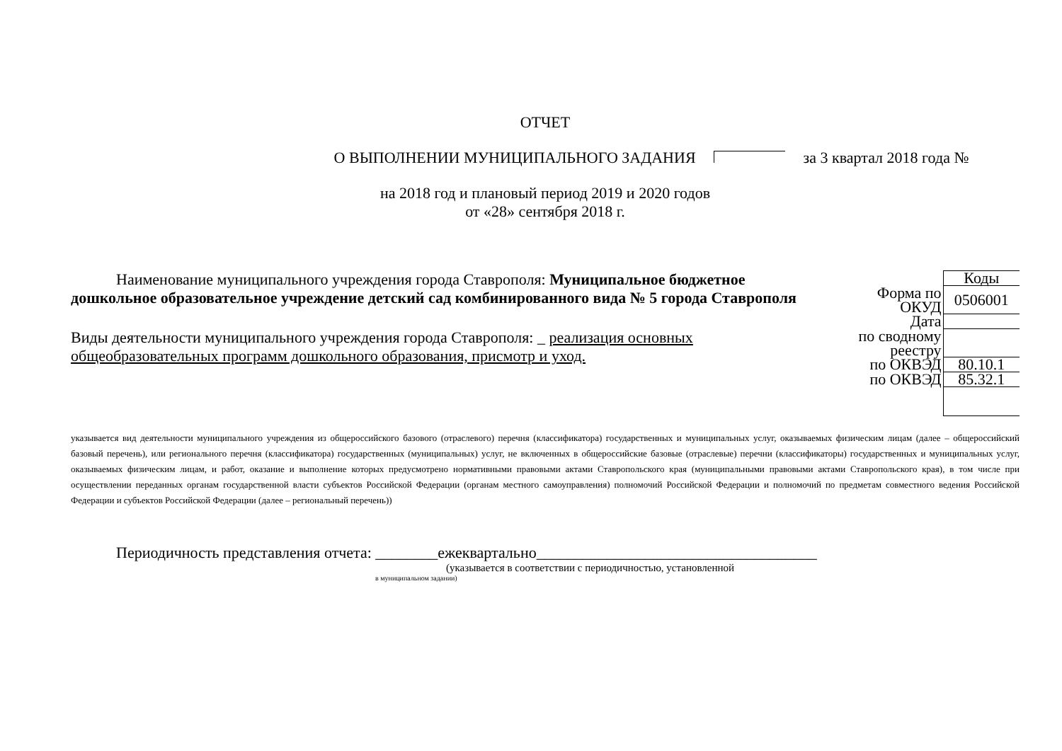ОТЧЕТ
О ВЫПОЛНЕНИИ МУНИЦИПАЛЬНОГО ЗАДАНИЯ за 3 квартал 2018 года №
на 2018 год и плановый период 2019 и 2020 годов
от «28» сентября 2018 г.
Наименование муниципального учреждения города Ставрополя: Муниципальное бюджетное дошкольное образовательное учреждение детский сад комбинированного вида № 5 города Ставрополя
Виды деятельности муниципального учреждения города Ставрополя: _ реализация основных общеобразовательных программ дошкольного образования, присмотр и уход.
| | Коды |
| Форма по ОКУД | 0506001 |
| Дата | |
| по сводному реестру | |
| по ОКВЭД | 80.10.1 |
| по ОКВЭД | 85.32.1 |
указывается вид деятельности муниципального учреждения из общероссийского базового (отраслевого) перечня (классификатора) государственных и муниципальных услуг, оказываемых физическим лицам (далее – общероссийский базовый перечень), или регионального перечня (классификатора) государственных (муниципальных) услуг, не включенных в общероссийские базовые (отраслевые) перечни (классификаторы) государственных и муниципальных услуг, оказываемых физическим лицам, и работ, оказание и выполнение которых предусмотрено нормативными правовыми актами Ставропольского края (муниципальными правовыми актами Ставропольского края), в том числе при осуществлении переданных органам государственной власти субъектов Российской Федерации (органам местного самоуправления) полномочий Российской Федерации и полномочий по предметам совместного ведения Российской Федерации и субъектов Российской Федерации (далее – региональный перечень))
Периодичность представления отчета: ________ежеквартально____________________________________
(указывается в соответствии с периодичностью, установленной
в муниципальном задании)